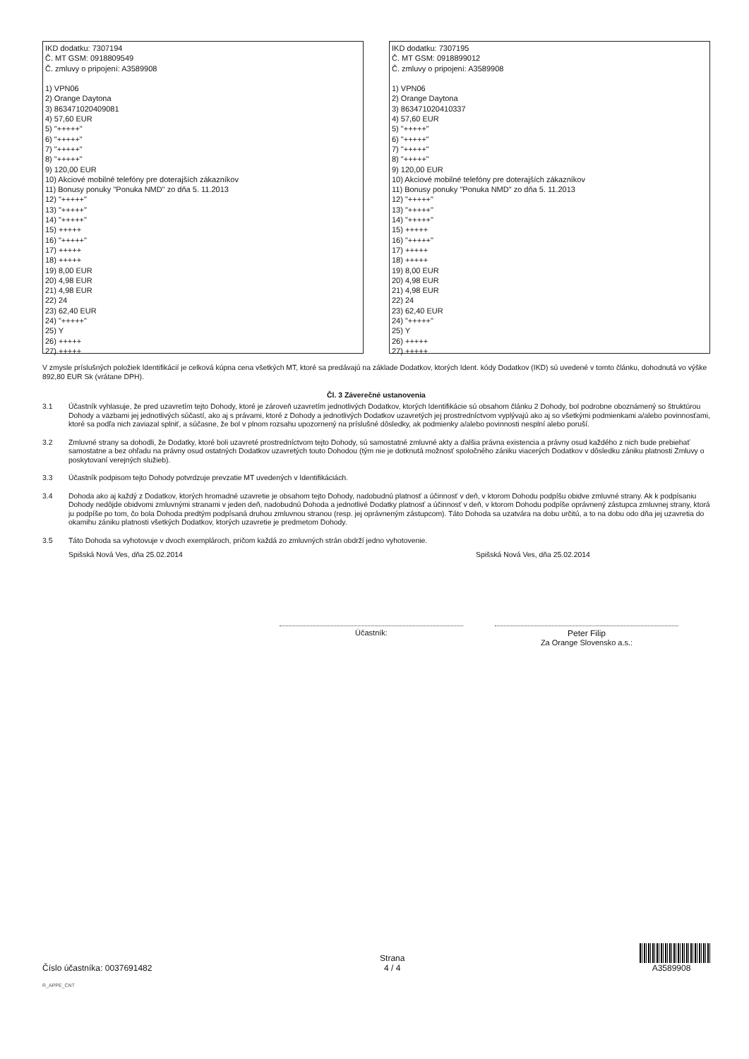IKD dodatku: 7307194
Č. MT GSM: 0918809549
Č. zmluvy o pripojení: A3589908
1) VPN06
2) Orange Daytona
3) 863471020409081
4) 57,60 EUR
5) "+++++"
6) "+++++"
7) "+++++"
8) "+++++"
9) 120,00 EUR
10) Akciové mobilné telefóny pre doterajších zákazníkov
11) Bonusy ponuky "Ponuka NMD" zo dňa 5. 11.2013
12) "+++++"
13) "+++++"
14) "+++++"
15) +++++
16) "+++++"
17) +++++
18) +++++
19) 8,00 EUR
20) 4,98 EUR
21) 4,98 EUR
22) 24
23) 62,40 EUR
24) "+++++"
25) Y
26) +++++
27) +++++
IKD dodatku: 7307195
Č. MT GSM: 0918899012
Č. zmluvy o pripojení: A3589908
1) VPN06
2) Orange Daytona
3) 863471020410337
4) 57,60 EUR
5) "+++++"
6) "+++++"
7) "+++++"
8) "+++++"
9) 120,00 EUR
10) Akciové mobilné telefóny pre doterajších zákazníkov
11) Bonusy ponuky "Ponuka NMD" zo dňa 5. 11.2013
12) "+++++"
13) "+++++"
14) "+++++"
15) +++++
16) "+++++"
17) +++++
18) +++++
19) 8,00 EUR
20) 4,98 EUR
21) 4,98 EUR
22) 24
23) 62,40 EUR
24) "+++++"
25) Y
26) +++++
27) +++++
V zmysle príslušných položiek Identifikácií je celková kúpna cena všetkých MT, ktoré sa predávajú na základe Dodatkov, ktorých Ident. kódy Dodatkov (IKD) sú uvedené v tomto článku, dohodnutá vo výške 892,80 EUR Sk (vrátane DPH).
Čl. 3 Záverečné ustanovenia
3.1 Účastník vyhlasuje, že pred uzavretím tejto Dohody, ktoré je zároveň uzavretím jednotlivých Dodatkov, ktorých Identifikácie sú obsahom článku 2 Dohody, bol podrobne oboznámený so štruktúrou Dohody a väzbami jej jednotlivých súčastí, ako aj s právami, ktoré z Dohody a jednotlivých Dodatkov uzavretých jej prostredníctvom vyplývajú ako aj so všetkými podmienkami a/alebo povinnosťami, ktoré sa podľa nich zaviazal splniť, a súčasne, že bol v plnom rozsahu upozornený na príslušné dôsledky, ak podmienky a/alebo povinnosti nesplní alebo poruší.
3.2 Zmluvné strany sa dohodli, že Dodatky, ktoré boli uzavreté prostredníctvom tejto Dohody, sú samostatné zmluvné akty a ďalšia právna existencia a právny osud každého z nich bude prebiehať samostatne a bez ohľadu na právny osud ostatných Dodatkov uzavretých touto Dohodou (tým nie je dotknutá možnosť spoločného zániku viacerých Dodatkov v dôsledku zániku platnosti Zmluvy o poskytovaní verejných služieb).
3.3 Účastník podpisom tejto Dohody potvrdzuje prevzatie MT uvedených v Identifikáciách.
3.4 Dohoda ako aj každý z Dodatkov, ktorých hromadné uzavretie je obsahom tejto Dohody, nadobudnú platnosť a účinnosť v deň, v ktorom Dohodu podpíšu obidve zmluvné strany. Ak k podpísaniu Dohody nedôjde obidvomi zmluvnými stranami v jeden deň, nadobudnú Dohoda a jednotlivé Dodatky platnosť a účinnosť v deň, v ktorom Dohodu podpíše oprávnený zástupca zmluvnej strany, ktorá ju podpíše po tom, čo bola Dohoda predtým podpísaná druhou zmluvnou stranou (resp. jej oprávneným zástupcom). Táto Dohoda sa uzatvára na dobu určitú, a to na dobu odo dňa jej uzavretia do okamihu zániku platnosti všetkých Dodatkov, ktorých uzavretie je predmetom Dohody.
3.5 Táto Dohoda sa vyhotovuje v dvoch exemplároch, pričom každá zo zmluvných strán obdrží jedno vyhotovenie.
Spišská Nová Ves, dňa 25.02.2014 Spišská Nová Ves, dňa 25.02.2014
Účastník: Peter Filip
Za Orange Slovensko a.s.:
Číslo účastníka: 0037691482
Strana
4 / 4
A3589908
R_APPE_CNT